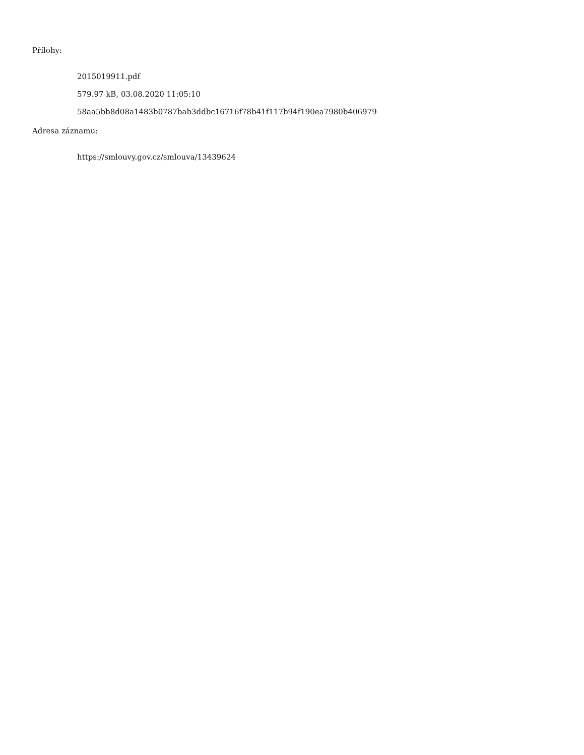Přílohy:
2015019911.pdf
579.97 kB, 03.08.2020 11:05:10
58aa5bb8d08a1483b0787bab3ddbc16716f78b41f117b94f190ea7980b406979
Adresa záznamu:
https://smlouvy.gov.cz/smlouva/13439624